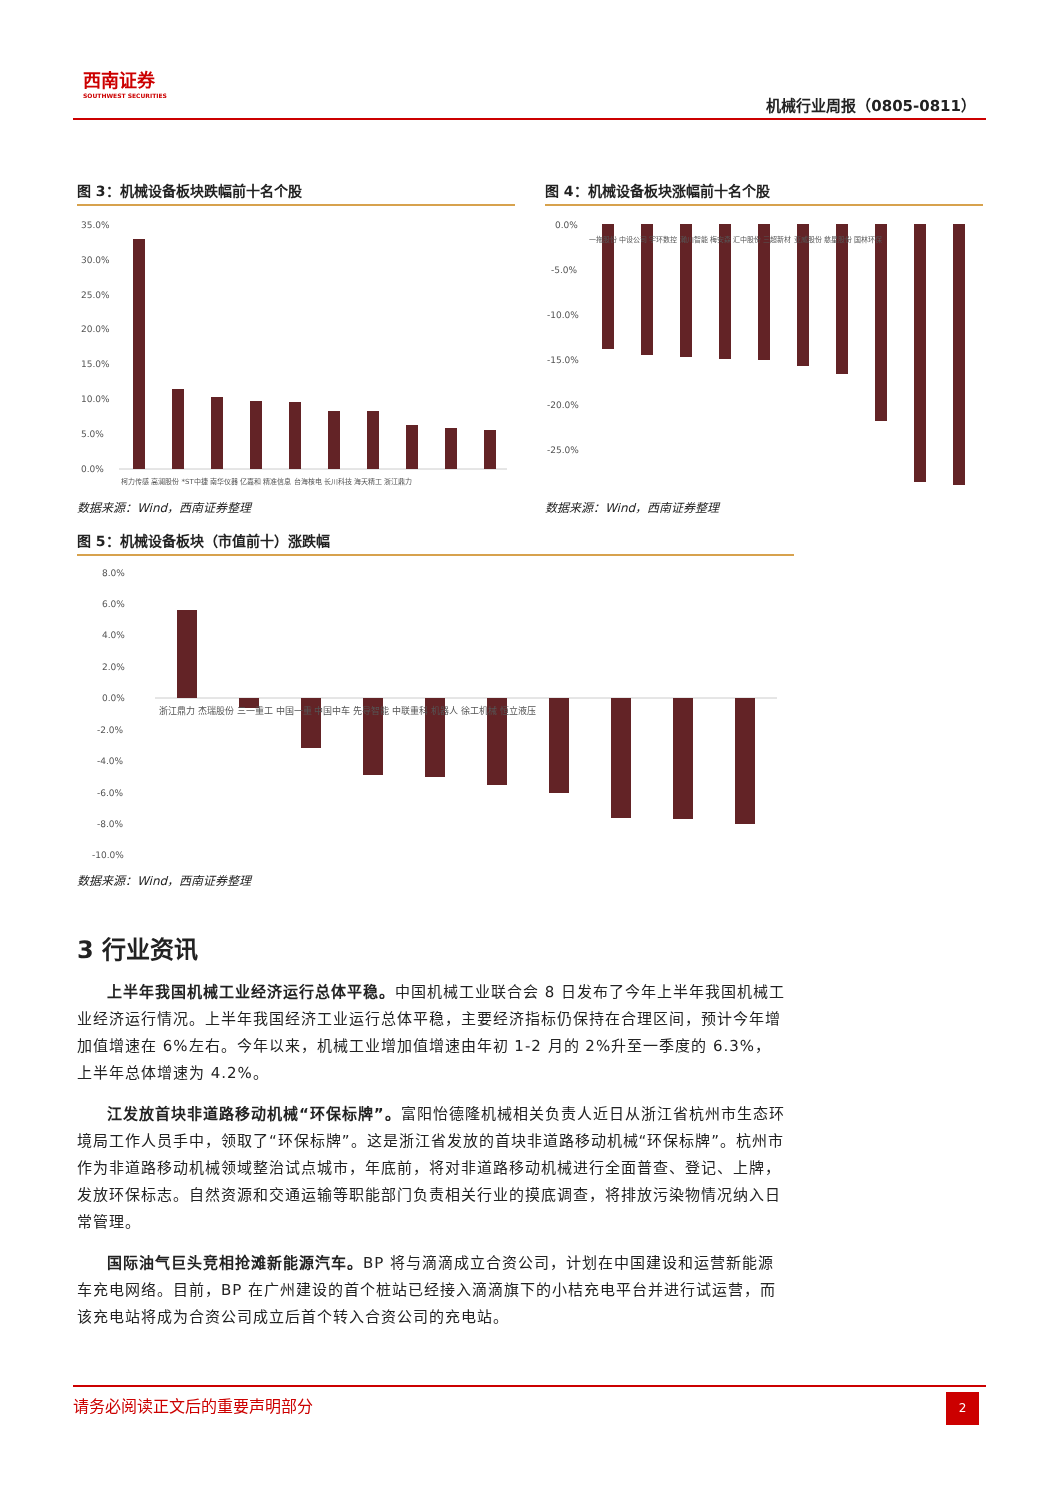西南证券
SOUTHWEST SECURITIES
机械行业周报（0805-0811）
图 3：机械设备板块跌幅前十名个股
35.0%
30.0%
25.0%
20.0%
15.0%
10.0%
5.0%
0.0%
柯力传感 高澜股份 *ST中捷 南华仪器 亿嘉和 精准信息 台海核电 长川科技 海天精工 浙江鼎力
数据来源：Wind，西南证券整理
图 4：机械设备板块涨幅前十名个股
0.0%
-5.0%
-10.0%
-15.0%
-20.0%
-25.0%
一拖股份 中设公司 宇环数控 瀚川智能 梅安森 汇中股份 三超新材 亚威股份 慈星股份 国林环保
数据来源：Wind，西南证券整理
图 5：机械设备板块（市值前十）涨跌幅
8.0%
6.0%
4.0%
2.0%
0.0%
-2.0%
-4.0%
-6.0%
-8.0%
-10.0%
浙江鼎力 杰瑞股份 三一重工 中国一重 中国中车 先导智能 中联重科 机器人 徐工机械 恒立液压
数据来源：Wind，西南证券整理
3 行业资讯
上半年我国机械工业经济运行总体平稳。中国机械工业联合会 8 日发布了今年上半年我国机械工业经济运行情况。上半年我国经济工业运行总体平稳，主要经济指标仍保持在合理区间，预计今年增加值增速在 6%左右。今年以来，机械工业增加值增速由年初 1-2 月的 2%升至一季度的 6.3%，上半年总体增速为 4.2%。
江发放首块非道路移动机械“环保标牌”。富阳怡德隆机械相关负责人近日从浙江省杭州市生态环境局工作人员手中，领取了“环保标牌”。这是浙江省发放的首块非道路移动机械“环保标牌”。杭州市作为非道路移动机械领域整治试点城市，年底前，将对非道路移动机械进行全面普查、登记、上牌，发放环保标志。自然资源和交通运输等职能部门负责相关行业的摸底调查，将排放污染物情况纳入日常管理。
国际油气巨头竞相抢滩新能源汽车。BP 将与滴滴成立合资公司，计划在中国建设和运营新能源车充电网络。目前，BP 在广州建设的首个桩站已经接入滴滴旗下的小桔充电平台并进行试运营，而该充电站将成为合资公司成立后首个转入合资公司的充电站。
请务必阅读正文后的重要声明部分
2